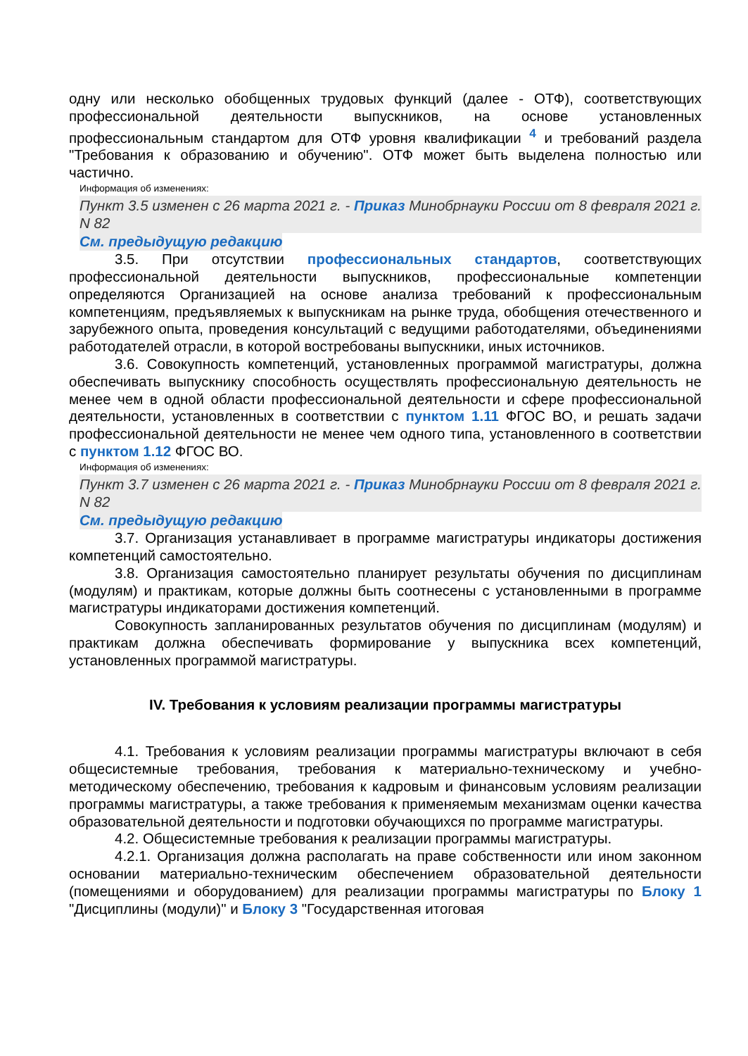одну или несколько обобщенных трудовых функций (далее - ОТФ), соответствующих профессиональной деятельности выпускников, на основе установленных профессиональным стандартом для ОТФ уровня квалификации <sup>4</sup> и требований раздела "Требования к образованию и обучению". ОТФ может быть выделена полностью или частично.
Информация об изменениях:
Пункт 3.5 изменен с 26 марта 2021 г. - Приказ Минобрнауки России от 8 февраля 2021 г. N 82
См. предыдущую редакцию
3.5. При отсутствии профессиональных стандартов, соответствующих профессиональной деятельности выпускников, профессиональные компетенции определяются Организацией на основе анализа требований к профессиональным компетенциям, предъявляемых к выпускникам на рынке труда, обобщения отечественного и зарубежного опыта, проведения консультаций с ведущими работодателями, объединениями работодателей отрасли, в которой востребованы выпускники, иных источников.
3.6. Совокупность компетенций, установленных программой магистратуры, должна обеспечивать выпускнику способность осуществлять профессиональную деятельность не менее чем в одной области профессиональной деятельности и сфере профессиональной деятельности, установленных в соответствии с пунктом 1.11 ФГОС ВО, и решать задачи профессиональной деятельности не менее чем одного типа, установленного в соответствии с пунктом 1.12 ФГОС ВО.
Информация об изменениях:
Пункт 3.7 изменен с 26 марта 2021 г. - Приказ Минобрнауки России от 8 февраля 2021 г. N 82
См. предыдущую редакцию
3.7. Организация устанавливает в программе магистратуры индикаторы достижения компетенций самостоятельно.
3.8. Организация самостоятельно планирует результаты обучения по дисциплинам (модулям) и практикам, которые должны быть соотнесены с установленными в программе магистратуры индикаторами достижения компетенций.
Совокупность запланированных результатов обучения по дисциплинам (модулям) и практикам должна обеспечивать формирование у выпускника всех компетенций, установленных программой магистратуры.
IV. Требования к условиям реализации программы магистратуры
4.1. Требования к условиям реализации программы магистратуры включают в себя общесистемные требования, требования к материально-техническому и учебно-методическому обеспечению, требования к кадровым и финансовым условиям реализации программы магистратуры, а также требования к применяемым механизмам оценки качества образовательной деятельности и подготовки обучающихся по программе магистратуры.
4.2. Общесистемные требования к реализации программы магистратуры.
4.2.1. Организация должна располагать на праве собственности или ином законном основании материально-техническим обеспечением образовательной деятельности (помещениями и оборудованием) для реализации программы магистратуры по Блоку 1 "Дисциплины (модули)" и Блоку 3 "Государственная итоговая